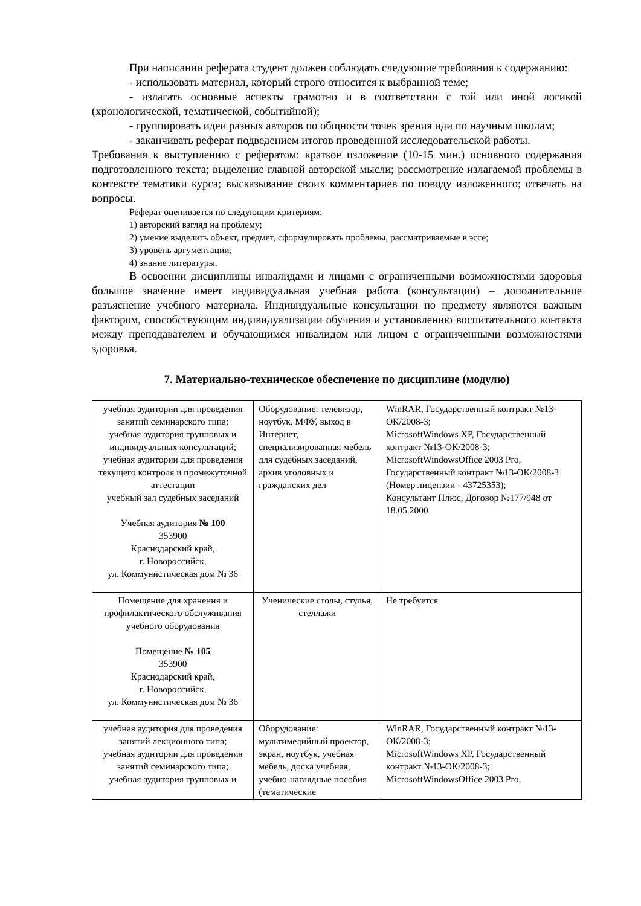При написании реферата студент должен соблюдать следующие требования к содержанию:
- использовать материал, который строго относится к выбранной теме;
- излагать основные аспекты грамотно и в соответствии с той или иной логикой (хронологической, тематической, событийной);
- группировать идеи разных авторов по общности точек зрения иди по научным школам;
- заканчивать реферат подведением итогов проведенной исследовательской работы.
Требования к выступлению с рефератом: краткое изложение (10-15 мин.) основного содержания подготовленного текста; выделение главной авторской мысли; рассмотрение излагаемой проблемы в контексте тематики курса; высказывание своих комментариев по поводу изложенного; отвечать на вопросы.
Реферат оценивается по следующим критериям:
1) авторский взгляд на проблему;
2) умение выделить объект, предмет, сформулировать проблемы, рассматриваемые в эссе;
3) уровень аргументации;
4) знание литературы.
В освоении дисциплины инвалидами и лицами с ограниченными возможностями здоровья большое значение имеет индивидуальная учебная работа (консультации) – дополнительное разъяснение учебного материала. Индивидуальные консультации по предмету являются важным фактором, способствующим индивидуализации обучения и установлению воспитательного контакта между преподавателем и обучающимся инвалидом или лицом с ограниченными возможностями здоровья.
7. Материально-техническое обеспечение по дисциплине (модулю)
| учебная аудитории для проведения занятий семинарского типа; учебная аудитория групповых и индивидуальных консультаций; учебная аудитории для проведения текущего контроля и промежуточной аттестации учебный зал судебных заседаний Учебная аудитория № 100 353900 Краснодарский край, г. Новороссийск, ул. Коммунистическая дом № 36 | Оборудование: телевизор, ноутбук, МФУ, выход в Интернет, специализированная мебель для судебных заседаний, архив уголовных и гражданских дел | WinRAR, Государственный контракт №13-ОК/2008-3; MicrosoftWindows XP, Государственный контракт №13-ОК/2008-3; MicrosoftWindowsOffice 2003 Pro, Государственный контракт №13-ОК/2008-3 (Номер лицензии - 43725353); Консультант Плюс, Договор №177/948 от 18.05.2000 |
| Помещение для хранения и профилактического обслуживания учебного оборудования Помещение № 105 353900 Краснодарский край, г. Новороссийск, ул. Коммунистическая дом № 36 | Ученические столы, стулья, стеллажи | Не требуется |
| учебная аудитория для проведения занятий лекционного типа; учебная аудитории для проведения занятий семинарского типа; учебная аудитория групповых и | Оборудование: мультимедийный проектор, экран, ноутбук, учебная мебель, доска учебная, учебно-наглядные пособия (тематические | WinRAR, Государственный контракт №13-ОК/2008-3; MicrosoftWindows XP, Государственный контракт №13-ОК/2008-3; MicrosoftWindowsOffice 2003 Pro, |